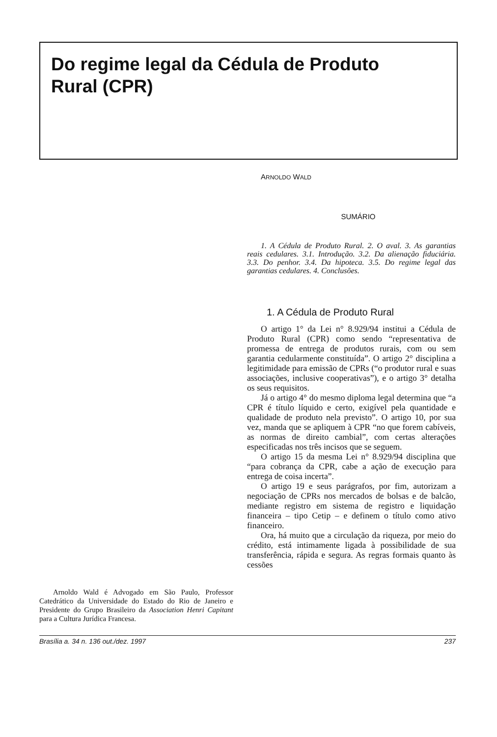Do regime legal da Cédula de Produto Rural (CPR)
Arnoldo Wald é Advogado em São Paulo, Professor Catedrático da Universidade do Estado do Rio de Janeiro e Presidente do Grupo Brasileiro da Association Henri Capitant para a Cultura Jurídica Francesa.
ARNOLDO WALD
SUMÁRIO
1. A Cédula de Produto Rural. 2. O aval. 3. As garantias reais cedulares. 3.1. Introdução. 3.2. Da alienação fiduciária. 3.3. Do penhor. 3.4. Da hipoteca. 3.5. Do regime legal das garantias cedulares. 4. Conclusões.
1. A Cédula de Produto Rural
O artigo 1° da Lei n° 8.929/94 institui a Cédula de Produto Rural (CPR) como sendo “representativa de promessa de entrega de produtos rurais, com ou sem garantia cedularmente constituída”. O artigo 2° disciplina a legitimidade para emissão de CPRs (“o produtor rural e suas associações, inclusive cooperativas”), e o artigo 3° detalha os seus requisitos.
Já o artigo 4° do mesmo diploma legal determina que “a CPR é título líquido e certo, exigível pela quantidade e qualidade de produto nela previsto”. O artigo 10, por sua vez, manda que se apliquem à CPR “no que forem cabíveis, as normas de direito cambial”, com certas alterações especificadas nos três incisos que se seguem.
O artigo 15 da mesma Lei n° 8.929/94 disciplina que “para cobrança da CPR, cabe a ação de execução para entrega de coisa incerta”.
O artigo 19 e seus parágrafos, por fim, autorizam a negociação de CPRs nos mercados de bolsas e de balcão, mediante registro em sistema de registro e liquidação financeira – tipo Cetip – e definem o título como ativo financeiro.
Ora, há muito que a circulação da riqueza, por meio do crédito, está intimamente ligada à possibilidade de sua transferência, rápida e segura. As regras formais quanto às cessões
Brasília a. 34 n. 136 out./dez. 1997 237